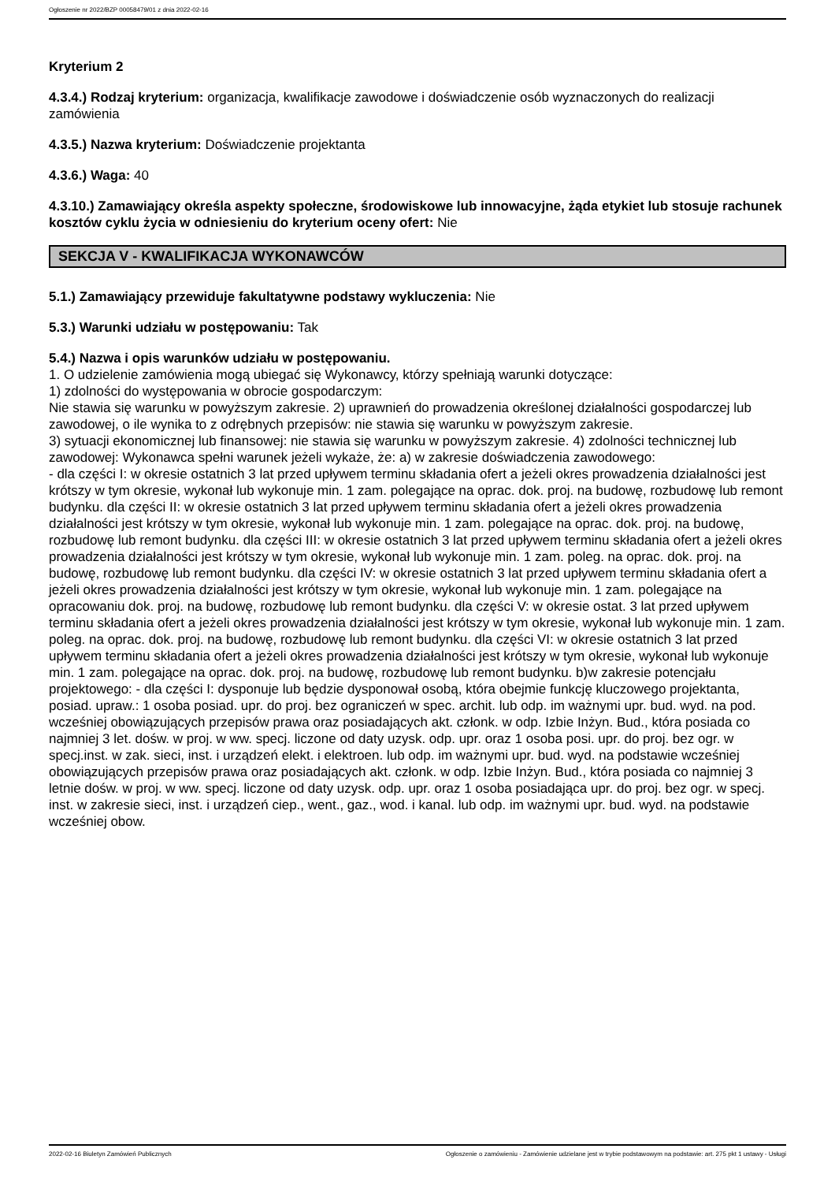Ogłoszenie nr 2022/BZP 00058479/01 z dnia 2022-02-16
Kryterium 2
4.3.4.) Rodzaj kryterium: organizacja, kwalifikacje zawodowe i doświadczenie osób wyznaczonych do realizacji zamówienia
4.3.5.) Nazwa kryterium: Doświadczenie projektanta
4.3.6.) Waga: 40
4.3.10.) Zamawiający określa aspekty społeczne, środowiskowe lub innowacyjne, żąda etykiet lub stosuje rachunek kosztów cyklu życia w odniesieniu do kryterium oceny ofert: Nie
SEKCJA V - KWALIFIKACJA WYKONAWCÓW
5.1.) Zamawiający przewiduje fakultatywne podstawy wykluczenia: Nie
5.3.) Warunki udziału w postępowaniu: Tak
5.4.) Nazwa i opis warunków udziału w postępowaniu.
1. O udzielenie zamówienia mogą ubiegać się Wykonawcy, którzy spełniają warunki dotyczące:
1) zdolności do występowania w obrocie gospodarczym:
Nie stawia się warunku w powyższym zakresie. 2) uprawnień do prowadzenia określonej działalności gospodarczej lub zawodowej, o ile wynika to z odrębnych przepisów: nie stawia się warunku w powyższym zakresie.
3) sytuacji ekonomicznej lub finansowej: nie stawia się warunku w powyższym zakresie. 4) zdolności technicznej lub zawodowej: Wykonawca spełni warunek jeżeli wykaże, że: a) w zakresie doświadczenia zawodowego:
- dla części I: w okresie ostatnich 3 lat przed upływem terminu składania ofert a jeżeli okres prowadzenia działalności jest krótszy w tym okresie, wykonał lub wykonuje min. 1 zam. polegające na oprac. dok. proj. na budowę, rozbudowę lub remont budynku. dla części II: w okresie ostatnich 3 lat przed upływem terminu składania ofert a jeżeli okres prowadzenia działalności jest krótszy w tym okresie, wykonał lub wykonuje min. 1 zam. polegające na oprac. dok. proj. na budowę, rozbudowę lub remont budynku. dla części III: w okresie ostatnich 3 lat przed upływem terminu składania ofert a jeżeli okres prowadzenia działalności jest krótszy w tym okresie, wykonał lub wykonuje min. 1 zam. poleg. na oprac. dok. proj. na budowę, rozbudowę lub remont budynku. dla części IV: w okresie ostatnich 3 lat przed upływem terminu składania ofert a jeżeli okres prowadzenia działalności jest krótszy w tym okresie, wykonał lub wykonuje min. 1 zam. polegające na opracowaniu dok. proj. na budowę, rozbudowę lub remont budynku. dla części V: w okresie ostat. 3 lat przed upływem terminu składania ofert a jeżeli okres prowadzenia działalności jest krótszy w tym okresie, wykonał lub wykonuje min. 1 zam. poleg. na oprac. dok. proj. na budowę, rozbudowę lub remont budynku. dla części VI: w okresie ostatnich 3 lat przed upływem terminu składania ofert a jeżeli okres prowadzenia działalności jest krótszy w tym okresie, wykonał lub wykonuje min. 1 zam. polegające na oprac. dok. proj. na budowę, rozbudowę lub remont budynku. b)w zakresie potencjału projektowego: - dla części I: dysponuje lub będzie dysponował osobą, która obejmie funkcję kluczowego projektanta, posiad. upraw.: 1 osoba posiad. upr. do proj. bez ograniczeń w spec. archit. lub odp. im ważnymi upr. bud. wyd. na pod. wcześniej obowiązujących przepisów prawa oraz posiadających akt. członk. w odp. Izbie Inżyn. Bud., która posiada co najmniej 3 let. dośw. w proj. w ww. specj. liczone od daty uzysk. odp. upr. oraz 1 osoba posi. upr. do proj. bez ogr. w specj.inst. w zak. sieci, inst. i urządzeń elekt. i elektroen. lub odp. im ważnymi upr. bud. wyd. na podstawie wcześniej obowiązujących przepisów prawa oraz posiadających akt. członk. w odp. Izbie Inżyn. Bud., która posiada co najmniej 3 letnie dośw. w proj. w ww. specj. liczone od daty uzysk. odp. upr. oraz 1 osoba posiadająca upr. do proj. bez ogr. w specj. inst. w zakresie sieci, inst. i urządzeń ciep., went., gaz., wod. i kanal. lub odp. im ważnymi upr. bud. wyd. na podstawie wcześniej obow.
2022-02-16 Biuletyn Zamówień Publicznych Ogłoszenie o zamówieniu - Zamówienie udzielane jest w trybie podstawowym na podstawie: art. 275 pkt 1 ustawy - Usługi